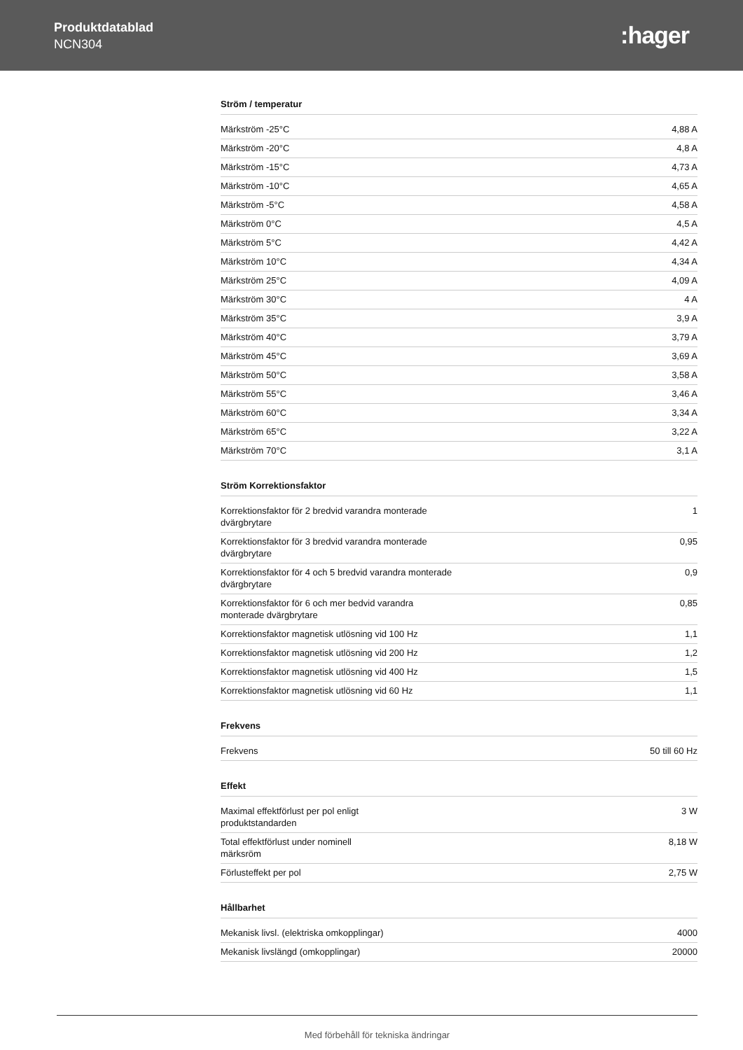Produktdatablad
NCN304
:hager
Ström / temperatur
| Märkström -25°C | 4,88 A |
| Märkström -20°C | 4,8 A |
| Märkström -15°C | 4,73 A |
| Märkström -10°C | 4,65 A |
| Märkström -5°C | 4,58 A |
| Märkström 0°C | 4,5 A |
| Märkström 5°C | 4,42 A |
| Märkström 10°C | 4,34 A |
| Märkström 25°C | 4,09 A |
| Märkström 30°C | 4 A |
| Märkström 35°C | 3,9 A |
| Märkström 40°C | 3,79 A |
| Märkström 45°C | 3,69 A |
| Märkström 50°C | 3,58 A |
| Märkström 55°C | 3,46 A |
| Märkström 60°C | 3,34 A |
| Märkström 65°C | 3,22 A |
| Märkström 70°C | 3,1 A |
Ström Korrektionsfaktor
| Korrektionsfaktor för 2 bredvid varandra monterade dvärgbrytare | 1 |
| Korrektionsfaktor för 3 bredvid varandra monterade dvärgbrytare | 0,95 |
| Korrektionsfaktor för 4 och 5 bredvid varandra monterade dvärgbrytare | 0,9 |
| Korrektionsfaktor för 6 och mer bedvid varandra monterade dvärgbrytare | 0,85 |
| Korrektionsfaktor magnetisk utlösning vid 100 Hz | 1,1 |
| Korrektionsfaktor magnetisk utlösning vid 200 Hz | 1,2 |
| Korrektionsfaktor magnetisk utlösning vid 400 Hz | 1,5 |
| Korrektionsfaktor magnetisk utlösning vid 60 Hz | 1,1 |
Frekvens
| Frekvens | 50 till 60 Hz |
Effekt
| Maximal effektförlust per pol enligt produktstandarden | 3 W |
| Total effektförlust under nominell märksröm | 8,18 W |
| Förlusteffekt per pol | 2,75 W |
Hållbarhet
| Mekanisk livsl. (elektriska omkopplingar) | 4000 |
| Mekanisk livslängd (omkopplingar) | 20000 |
Med förbehåll för tekniska ändringar